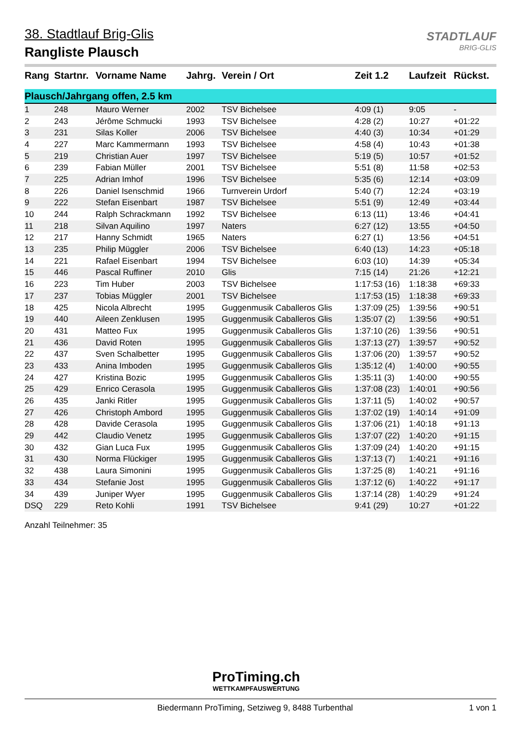STADTLAUF
BRIG-GLIS
38. Stadtlauf Brig-Glis
Rangliste Plausch
| Rang | Startnr. | Vorname Name | Jahrg. | Verein / Ort | Zeit 1.2 | Laufzeit | Rückst. |
| --- | --- | --- | --- | --- | --- | --- | --- |
| Plausch/Jahrgang offen, 2.5 km | | | | | | | |
| 1 | 248 | Mauro Werner | 2002 | TSV Bichelsee | 4:09 (1) | 9:05 | - |
| 2 | 243 | Jérôme Schmucki | 1993 | TSV Bichelsee | 4:28 (2) | 10:27 | +01:22 |
| 3 | 231 | Silas Koller | 2006 | TSV Bichelsee | 4:40 (3) | 10:34 | +01:29 |
| 4 | 227 | Marc Kammermann | 1993 | TSV Bichelsee | 4:58 (4) | 10:43 | +01:38 |
| 5 | 219 | Christian Auer | 1997 | TSV Bichelsee | 5:19 (5) | 10:57 | +01:52 |
| 6 | 239 | Fabian Müller | 2001 | TSV Bichelsee | 5:51 (8) | 11:58 | +02:53 |
| 7 | 225 | Adrian Imhof | 1996 | TSV Bichelsee | 5:35 (6) | 12:14 | +03:09 |
| 8 | 226 | Daniel Isenschmid | 1966 | Turnverein Urdorf | 5:40 (7) | 12:24 | +03:19 |
| 9 | 222 | Stefan Eisenbart | 1987 | TSV Bichelsee | 5:51 (9) | 12:49 | +03:44 |
| 10 | 244 | Ralph Schrackmann | 1992 | TSV Bichelsee | 6:13 (11) | 13:46 | +04:41 |
| 11 | 218 | Silvan Aquilino | 1997 | Naters | 6:27 (12) | 13:55 | +04:50 |
| 12 | 217 | Hanny Schmidt | 1965 | Naters | 6:27 (1) | 13:56 | +04:51 |
| 13 | 235 | Philip Müggler | 2006 | TSV Bichelsee | 6:40 (13) | 14:23 | +05:18 |
| 14 | 221 | Rafael Eisenbart | 1994 | TSV Bichelsee | 6:03 (10) | 14:39 | +05:34 |
| 15 | 446 | Pascal Ruffiner | 2010 | Glis | 7:15 (14) | 21:26 | +12:21 |
| 16 | 223 | Tim Huber | 2003 | TSV Bichelsee | 1:17:53 (16) | 1:18:38 | +69:33 |
| 17 | 237 | Tobias Müggler | 2001 | TSV Bichelsee | 1:17:53 (15) | 1:18:38 | +69:33 |
| 18 | 425 | Nicola Albrecht | 1995 | Guggenmusik Caballeros Glis | 1:37:09 (25) | 1:39:56 | +90:51 |
| 19 | 440 | Aileen Zenklusen | 1995 | Guggenmusik Caballeros Glis | 1:35:07 (2) | 1:39:56 | +90:51 |
| 20 | 431 | Matteo Fux | 1995 | Guggenmusik Caballeros Glis | 1:37:10 (26) | 1:39:56 | +90:51 |
| 21 | 436 | David Roten | 1995 | Guggenmusik Caballeros Glis | 1:37:13 (27) | 1:39:57 | +90:52 |
| 22 | 437 | Sven Schalbetter | 1995 | Guggenmusik Caballeros Glis | 1:37:06 (20) | 1:39:57 | +90:52 |
| 23 | 433 | Anina Imboden | 1995 | Guggenmusik Caballeros Glis | 1:35:12 (4) | 1:40:00 | +90:55 |
| 24 | 427 | Kristina Bozic | 1995 | Guggenmusik Caballeros Glis | 1:35:11 (3) | 1:40:00 | +90:55 |
| 25 | 429 | Enrico Cerasola | 1995 | Guggenmusik Caballeros Glis | 1:37:08 (23) | 1:40:01 | +90:56 |
| 26 | 435 | Janki Ritler | 1995 | Guggenmusik Caballeros Glis | 1:37:11 (5) | 1:40:02 | +90:57 |
| 27 | 426 | Christoph Ambord | 1995 | Guggenmusik Caballeros Glis | 1:37:02 (19) | 1:40:14 | +91:09 |
| 28 | 428 | Davide Cerasola | 1995 | Guggenmusik Caballeros Glis | 1:37:06 (21) | 1:40:18 | +91:13 |
| 29 | 442 | Claudio Venetz | 1995 | Guggenmusik Caballeros Glis | 1:37:07 (22) | 1:40:20 | +91:15 |
| 30 | 432 | Gian Luca Fux | 1995 | Guggenmusik Caballeros Glis | 1:37:09 (24) | 1:40:20 | +91:15 |
| 31 | 430 | Norma Flückiger | 1995 | Guggenmusik Caballeros Glis | 1:37:13 (7) | 1:40:21 | +91:16 |
| 32 | 438 | Laura Simonini | 1995 | Guggenmusik Caballeros Glis | 1:37:25 (8) | 1:40:21 | +91:16 |
| 33 | 434 | Stefanie Jost | 1995 | Guggenmusik Caballeros Glis | 1:37:12 (6) | 1:40:22 | +91:17 |
| 34 | 439 | Juniper Wyer | 1995 | Guggenmusik Caballeros Glis | 1:37:14 (28) | 1:40:29 | +91:24 |
| DSQ | 229 | Reto Kohli | 1991 | TSV Bichelsee | 9:41 (29) | 10:27 | +01:22 |
Anzahl Teilnehmer: 35
ProTiming.ch
WETTKAMPFAUSWERTUNG
Biedermann ProTiming, Setziweg 9, 8488 Turbenthal 1 von 1